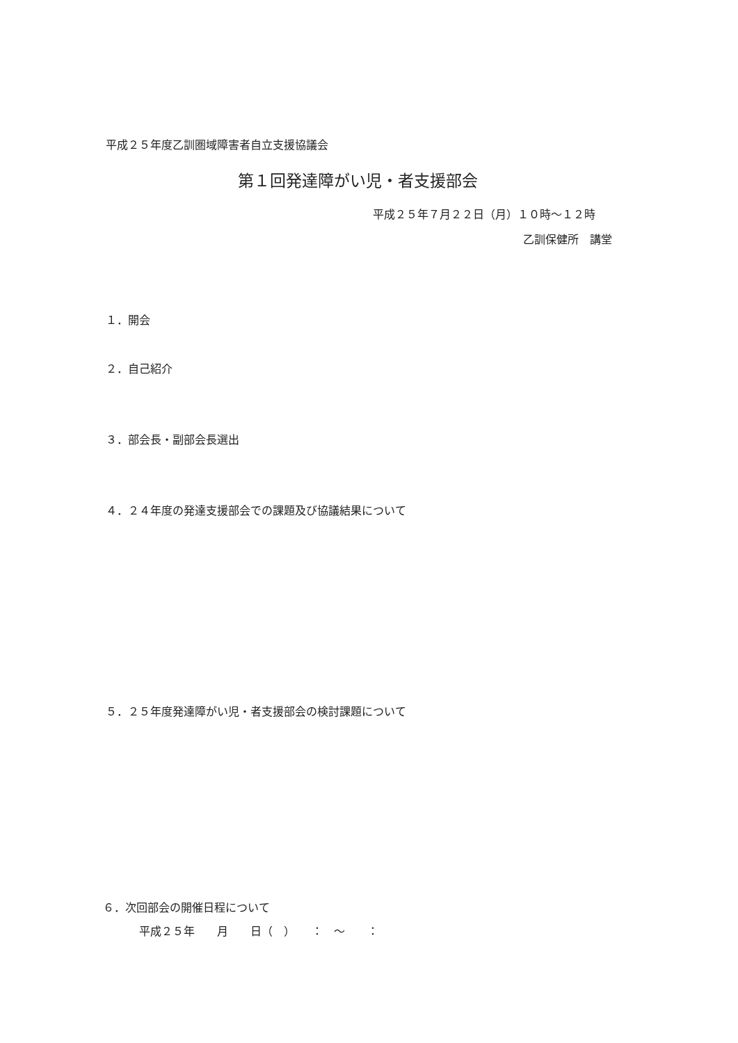平成２５年度乙訓圏域障害者自立支援協議会
第１回発達障がい児・者支援部会
平成２５年７月２２日（月）１０時～１２時
乙訓保健所　講堂
１．開会
２．自己紹介
３．部会長・副部会長選出
４．２４年度の発達支援部会での課題及び協議結果について
５．２５年度発達障がい児・者支援部会の検討課題について
６．次回部会の開催日程について
平成２５年　　月　　日（　）　　：　～　　：